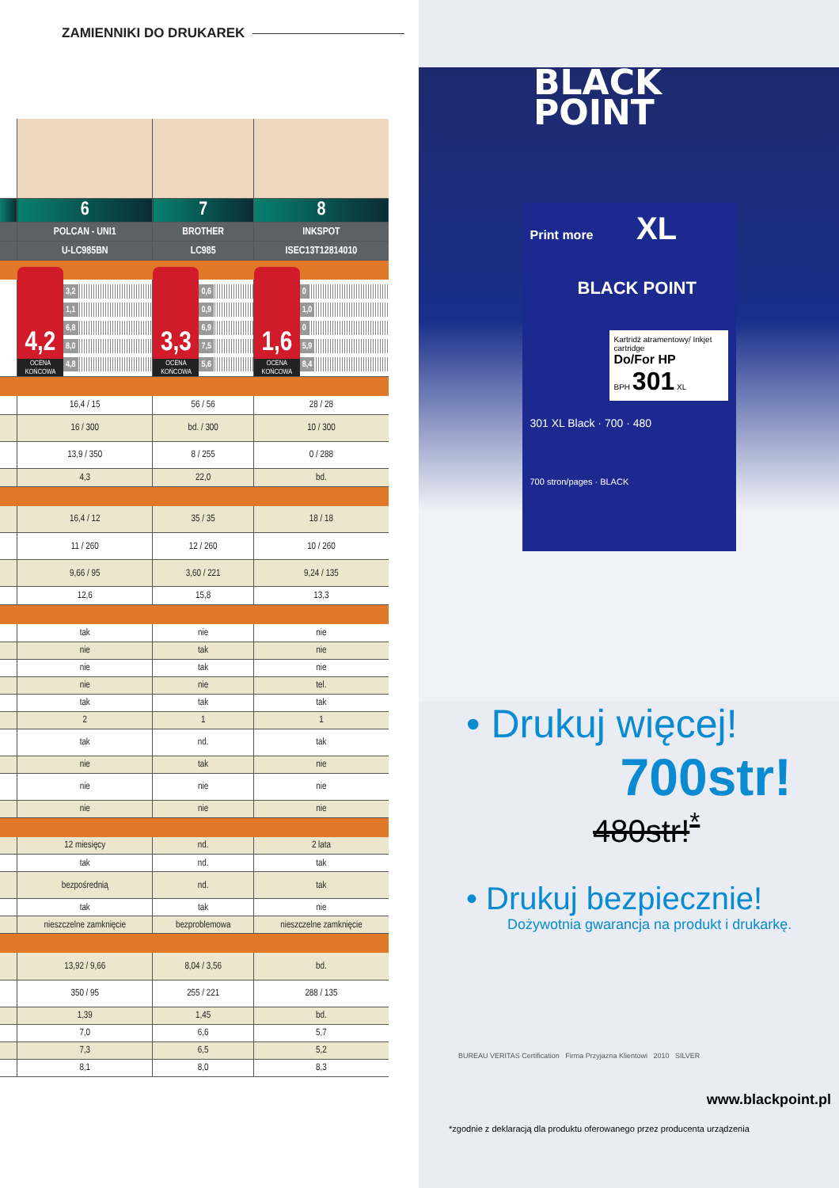ZAMIENNIKI DO DRUKAREK
| | 6 | 7 | 8 |
| | POLCAN - UNI1 | BROTHER | INKSPOT |
| | U-LC985BN | LC985 | ISEC13T12814010 |
| | 4,2 OCENA KOŃCOWA 3,2 1,1 6,8 8,0 4,8 | 3,3 OCENA KOŃCOWA 0,6 0,9 6,9 7,5 5,6 | 1,6 OCENA KOŃCOWA 0 1,0 0 5,9 8,4 |
| | 16,4 / 15 | 56 / 56 | 28 / 28 |
| | 16 / 300 | bd. / 300 | 10 / 300 |
| | 13,9 / 350 | 8 / 255 | 0 / 288 |
| | 4,3 | 22,0 | bd. |
| | 16,4 / 12 | 35 / 35 | 18 / 18 |
| | 11 / 260 | 12 / 260 | 10 / 260 |
| | 9,66 / 95 | 3,60 / 221 | 9,24 / 135 |
| | 12,6 | 15,8 | 13,3 |
| | tak | nie | nie |
| | nie | tak | nie |
| | nie | tak | nie |
| | nie | nie | tel. |
| | tak | tak | tak |
| | 2 | 1 | 1 |
| | tak | nd. | tak |
| | nie | tak | nie |
| | nie | nie | nie |
| | nie | nie | nie |
| | 12 miesięcy | nd. | 2 lata |
| | tak | nd. | tak |
| | bezpośrednią | nd. | tak |
| | tak | tak | nie |
| | nieszczelne zamknięcie | bezproblemowa | nieszczelne zamknięcie |
| | 13,92 / 9,66 | 8,04 / 3,56 | bd. |
| | 350 / 95 | 255 / 221 | 288 / 135 |
| | 1,39 | 1,45 | bd. |
| | 7,0 | 6,6 | 5,7 |
| | 7,3 | 6,5 | 5,2 |
| | 8,1 | 8,0 | 8,3 |
BLACK
POINT
Print more XL
BLACK POINT
Kartridż atramentowy/ Inkjet cartridge
Do/For HP
BPH 301 XL
301 XL Black · 700 · 480
700 stron/pages · BLACK
• Drukuj więcej!
700str!
480str!<sup>*</sup>
• Drukuj bezpiecznie!
Dożywotnia gwarancja na produkt i drukarkę.
BUREAU VERITAS Certification Firma Przyjazna Klientowi 2010 SILVER
www.blackpoint.pl
*zgodnie z deklaracją dla produktu oferowanego przez producenta urządzenia